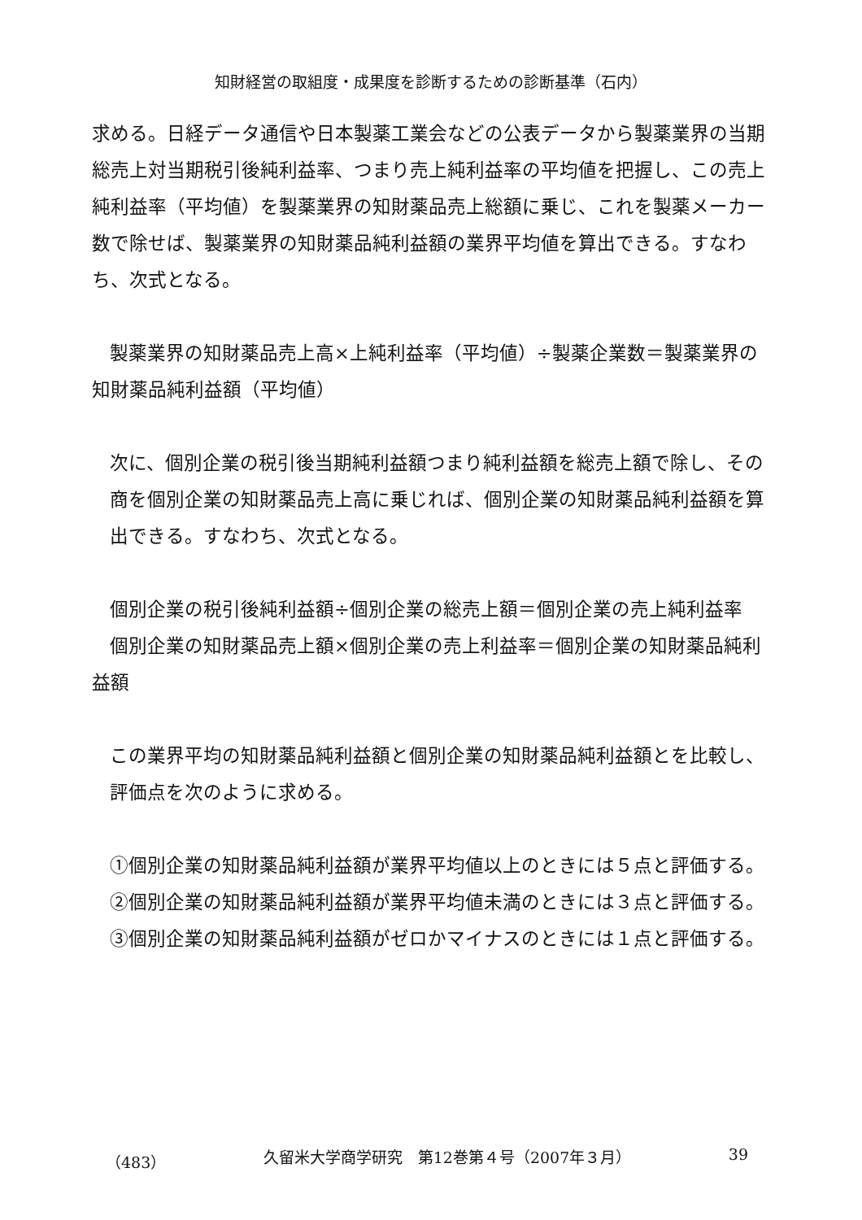知財経営の取組度・成果度を診断するための診断基準（石内）
求める。日経データ通信や日本製薬工業会などの公表データから製薬業界の当期総売上対当期税引後純利益率、つまり売上純利益率の平均値を把握し、この売上純利益率（平均値）を製薬業界の知財薬品売上総額に乗じ、これを製薬メーカー数で除せば、製薬業界の知財薬品純利益額の業界平均値を算出できる。すなわち、次式となる。
製薬業界の知財薬品売上高×上純利益率（平均値）÷製薬企業数＝製薬業界の
知財薬品純利益額（平均値）
次に、個別企業の税引後当期純利益額つまり純利益額を総売上額で除し、その商を個別企業の知財薬品売上高に乗じれば、個別企業の知財薬品純利益額を算出できる。すなわち、次式となる。
個別企業の税引後純利益額÷個別企業の総売上額＝個別企業の売上純利益率
個別企業の知財薬品売上額×個別企業の売上利益率＝個別企業の知財薬品純利
益額
この業界平均の知財薬品純利益額と個別企業の知財薬品純利益額とを比較し、評価点を次のように求める。
①個別企業の知財薬品純利益額が業界平均値以上のときには５点と評価する。
②個別企業の知財薬品純利益額が業界平均値未満のときには３点と評価する。
③個別企業の知財薬品純利益額がゼロかマイナスのときには１点と評価する。
（483） 久留米大学商学研究　第12巻第４号（2007年３月） 39